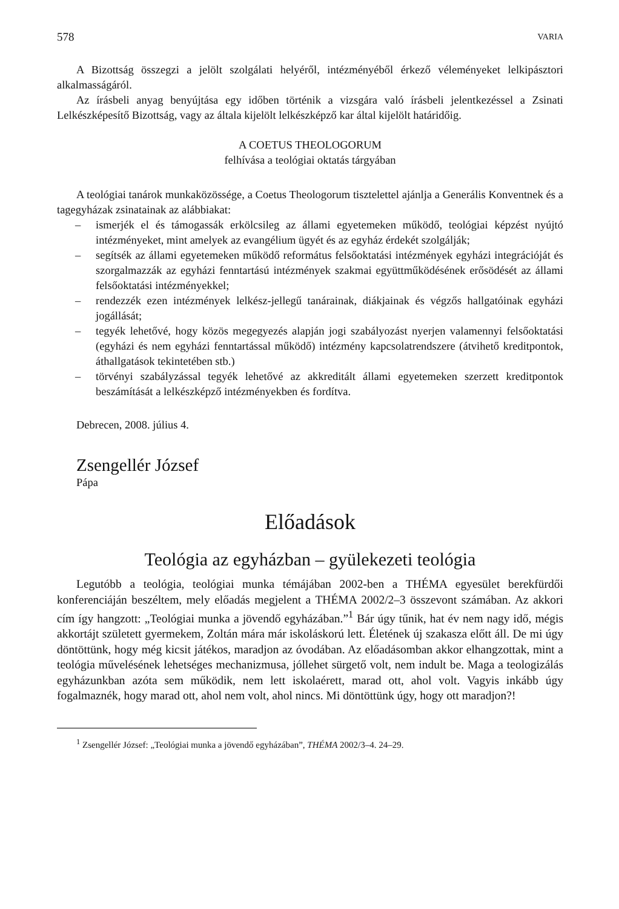578 VARIA
A Bizottság összegzi a jelölt szolgálati helyéről, intézményéből érkező véleményeket lelkipásztori alkalmasságáról.
Az írásbeli anyag benyújtása egy időben történik a vizsgára való írásbeli jelentkezéssel a Zsinati Lelkészképesítő Bizottság, vagy az általa kijelölt lelkészképző kar által kijelölt határidőig.
A COETUS THEOLOGORUM
felhívása a teológiai oktatás tárgyában
A teológiai tanárok munkaközössége, a Coetus Theologorum tisztelettel ajánlja a Generális Konventnek és a tagegyházak zsinatainak az alábbiakat:
– ismerjék el és támogassák erkölcsileg az állami egyetemeken működő, teológiai képzést nyújtó intézményeket, mint amelyek az evangélium ügyét és az egyház érdekét szolgálják;
– segítsék az állami egyetemeken működő református felsőoktatási intézmények egyházi integrációját és szorgalmazzák az egyházi fenntartású intézmények szakmai együttműködésének erősödését az állami felsőoktatási intézményekkel;
– rendezzék ezen intézmények lelkész-jellegű tanárainak, diákjainak és végzős hallgatóinak egyházi jogállását;
– tegyék lehetővé, hogy közös megegyezés alapján jogi szabályozást nyerjen valamennyi felsőoktatási (egyházi és nem egyházi fenntartással működő) intézmény kapcsolatrendszere (átvihető kreditpontok, áthallgatások tekintetében stb.)
– törvényi szabályzással tegyék lehetővé az akkreditált állami egyetemeken szerzett kreditpontok beszámítását a lelkészképző intézményekben és fordítva.
Debrecen, 2008. július 4.
Zsengellér József
Pápa
Előadások
Teológia az egyházban – gyülekezeti teológia
Legutóbb a teológia, teológiai munka témájában 2002-ben a THÉMA egyesület berekfürdői konferenciáján beszéltem, mely előadás megjelent a THÉMA 2002/2–3 összevont számában. Az akkori cím így hangzott: „Teológiai munka a jövendő egyházában.”<sup>1</sup> Bár úgy tűnik, hat év nem nagy idő, mégis akkortájt született gyermekem, Zoltán mára már iskoláskorú lett. Életének új szakasza előtt áll. De mi úgy döntöttünk, hogy még kicsit játékos, maradjon az óvodában. Az előadásomban akkor elhangzottak, mint a teológia művelésének lehetséges mechanizmusa, jóllehet sürgető volt, nem indult be. Maga a teologizálás egyházunkban azóta sem működik, nem lett iskolaérett, marad ott, ahol volt. Vagyis inkább úgy fogalmaznék, hogy marad ott, ahol nem volt, ahol nincs. Mi döntöttünk úgy, hogy ott maradjon?!
<sup>1</sup> Zsengellér József: „Teológiai munka a jövendő egyházában”, THÉMA 2002/3–4. 24–29.